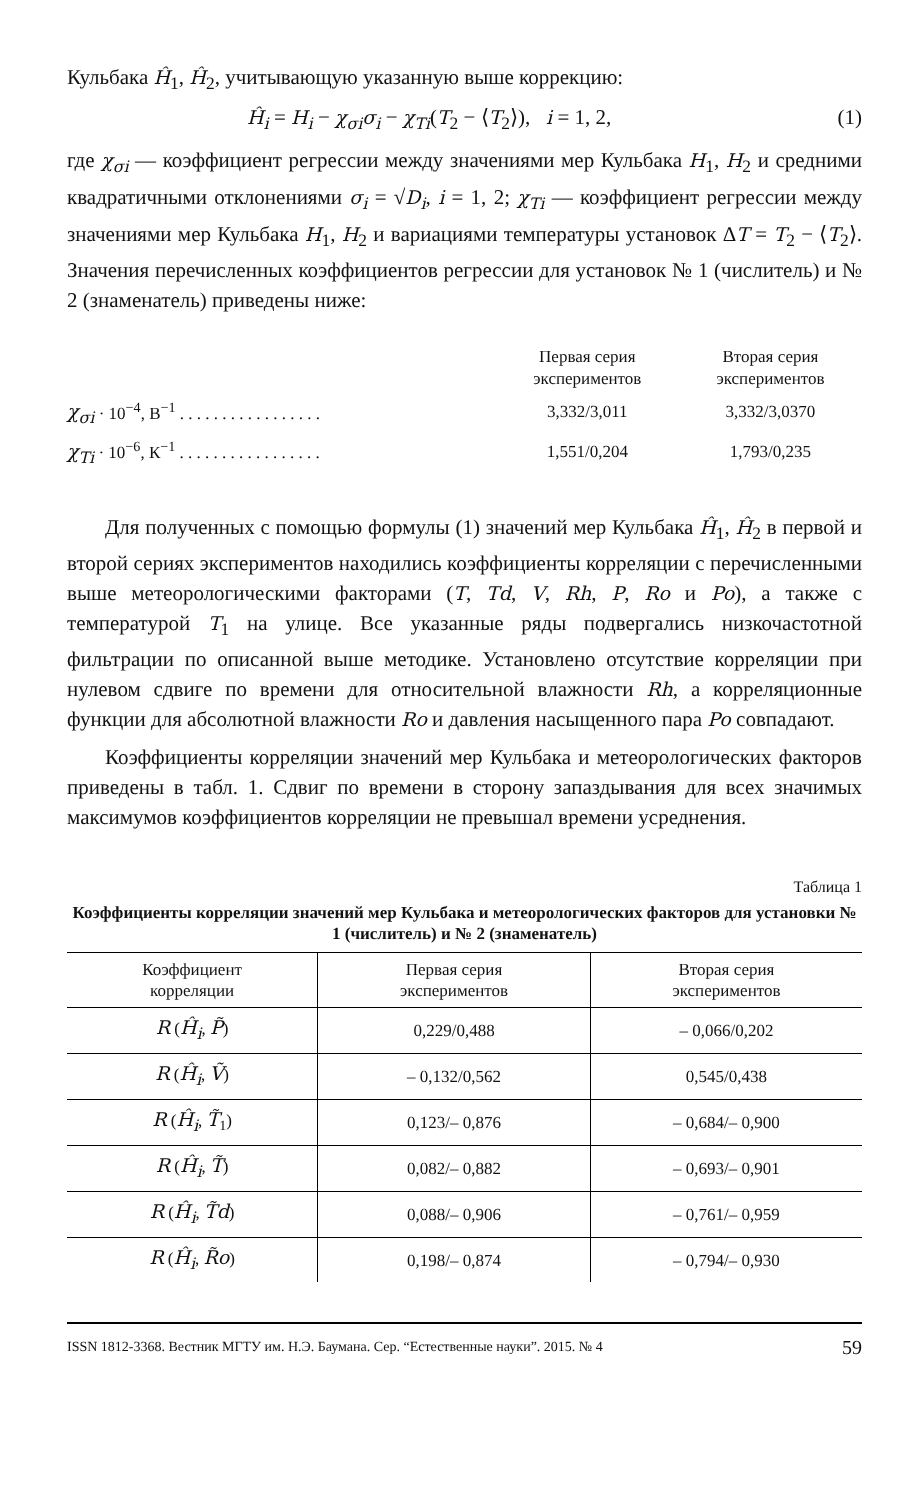Кульбака Ĥ<sub>1</sub>, Ĥ<sub>2</sub>, учитывающую указанную выше коррекцию:
Ĥ<sub>i</sub> = H<sub>i</sub> − χ<sub>σi</sub>σ<sub>i</sub> − χ<sub>Ti</sub>(T<sub>2</sub> − ⟨T<sub>2</sub>⟩), i = 1, 2, (1)
где χ<sub>σi</sub> — коэффициент регрессии между значениями мер Кульбака H<sub>1</sub>, H<sub>2</sub> и средними квадратичными отклонениями σ<sub>i</sub> = √D<sub>i</sub>, i = 1, 2; χ<sub>Ti</sub> — коэффициент регрессии между значениями мер Кульбака H<sub>1</sub>, H<sub>2</sub> и вариациями температуры установок ΔT = T<sub>2</sub> − ⟨T<sub>2</sub>⟩. Значения перечисленных коэффициентов регрессии для установок № 1 (числитель) и № 2 (знаменатель) приведены ниже:
| | Первая серия экспериментов | Вторая серия экспериментов |
| χ<sub>σi</sub> · 10<sup>−4</sup>, В<sup>−1</sup> . . . . . . . . . . . . . . . . . | 3,332/3,011 | 3,332/3,0370 |
| χ<sub>Ti</sub> · 10<sup>−6</sup>, К<sup>−1</sup> . . . . . . . . . . . . . . . . . | 1,551/0,204 | 1,793/0,235 |
Для полученных с помощью формулы (1) значений мер Кульбака Ĥ<sub>1</sub>, Ĥ<sub>2</sub> в первой и второй сериях экспериментов находились коэффициенты корреляции с перечисленными выше метеорологическими факторами (T, Td, V, Rh, P, Ro и Po), а также с температурой T<sub>1</sub> на улице. Все указанные ряды подвергались низкочастотной фильтрации по описанной выше методике. Установлено отсутствие корреляции при нулевом сдвиге по времени для относительной влажности Rh, а корреляционные функции для абсолютной влажности Ro и давления насыщенного пара Po совпадают.
Коэффициенты корреляции значений мер Кульбака и метеорологических факторов приведены в табл. 1. Сдвиг по времени в сторону запаздывания для всех значимых максимумов коэффициентов корреляции не превышал времени усреднения.
Таблица 1
Коэффициенты корреляции значений мер Кульбака и метеорологических факторов для установки № 1 (числитель) и № 2 (знаменатель)
| Коэффициент корреляции | Первая серия экспериментов | Вторая серия экспериментов |
| --- | --- | --- |
| R ( Ĥ<sub>i</sub> , P̃ ) | 0,229/0,488 | – 0,066/0,202 |
| R ( Ĥ<sub>i</sub> , Ṽ ) | – 0,132/0,562 | 0,545/0,438 |
| R ( Ĥ<sub>i</sub> , T̃<sub>1</sub>) | 0,123/– 0,876 | – 0,684/– 0,900 |
| R ( Ĥ<sub>i</sub> , T̃ ) | 0,082/– 0,882 | – 0,693/– 0,901 |
| R ( Ĥ<sub>i</sub> , T̃d ) | 0,088/– 0,906 | – 0,761/– 0,959 |
| R ( Ĥ<sub>i</sub> , R̃o ) | 0,198/– 0,874 | – 0,794/– 0,930 |
ISSN 1812-3368. Вестник МГТУ им. Н.Э. Баумана. Сер. “Естественные науки”. 2015. № 4 59